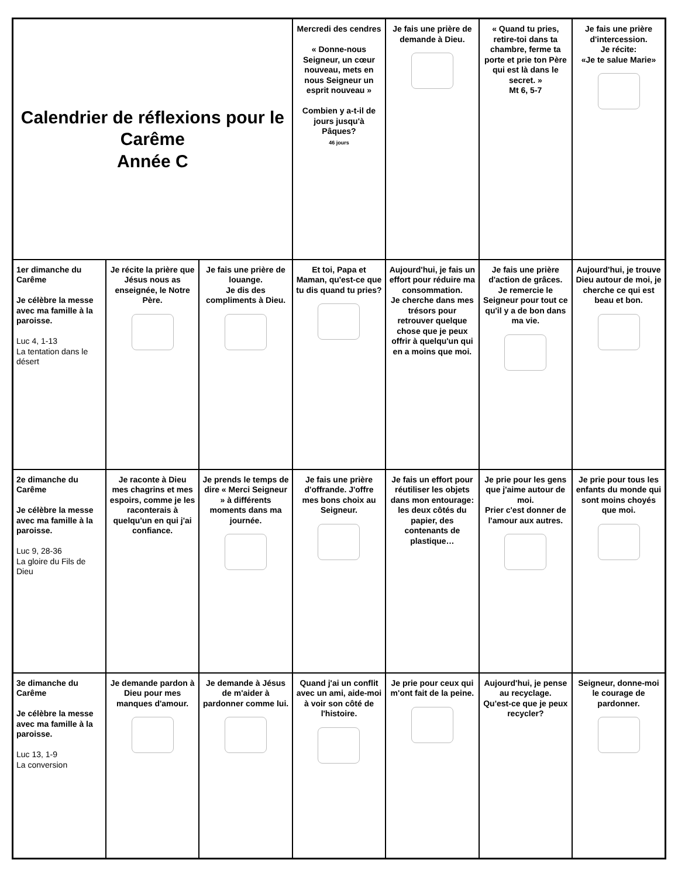| Calendrier de réflexions pour le Carême Année C | | | Mercredi des cendres « Donne-nous Seigneur, un cœur nouveau, mets en nous Seigneur un esprit nouveau » Combien y a-t-il de jours jusqu'à Pâques? 46 jours | Je fais une prière de demande à Dieu. | « Quand tu pries, retire-toi dans ta chambre, ferme ta porte et prie ton Père qui est là dans le secret. » Mt 6, 5-7 | Je fais une prière d'intercession. Je récite: «Je te salue Marie» |
| 1er dimanche du Carême Je célèbre la messe avec ma famille à la paroisse. Luc 4, 1-13 La tentation dans le désert | Je récite la prière que Jésus nous as enseignée, le Notre Père. | Je fais une prière de louange. Je dis des compliments à Dieu. | Et toi, Papa et Maman, qu'est-ce que tu dis quand tu pries? | Aujourd'hui, je fais un effort pour réduire ma consommation. Je cherche dans mes trésors pour retrouver quelque chose que je peux offrir à quelqu'un qui en a moins que moi. | Je fais une prière d'action de grâces. Je remercie le Seigneur pour tout ce qu'il y a de bon dans ma vie. | Aujourd'hui, je trouve Dieu autour de moi, je cherche ce qui est beau et bon. |
| 2e dimanche du Carême Je célèbre la messe avec ma famille à la paroisse. Luc 9, 28-36 La gloire du Fils de Dieu | Je raconte à Dieu mes chagrins et mes espoirs, comme je les raconterais à quelqu'un en qui j'ai confiance. | Je prends le temps de dire « Merci Seigneur » à différents moments dans ma journée. | Je fais une prière d'offrande. J'offre mes bons choix au Seigneur. | Je fais un effort pour réutiliser les objets dans mon entourage: les deux côtés du papier, des contenants de plastique… | Je prie pour les gens que j'aime autour de moi. Prier c'est donner de l'amour aux autres. | Je prie pour tous les enfants du monde qui sont moins choyés que moi. |
| 3e dimanche du Carême Je célèbre la messe avec ma famille à la paroisse. Luc 13, 1-9 La conversion | Je demande pardon à Dieu pour mes manques d'amour. | Je demande à Jésus de m'aider à pardonner comme lui. | Quand j'ai un conflit avec un ami, aide-moi à voir son côté de l'histoire. | Je prie pour ceux qui m'ont fait de la peine. | Aujourd'hui, je pense au recyclage. Qu'est-ce que je peux recycler? | Seigneur, donne-moi le courage de pardonner. |